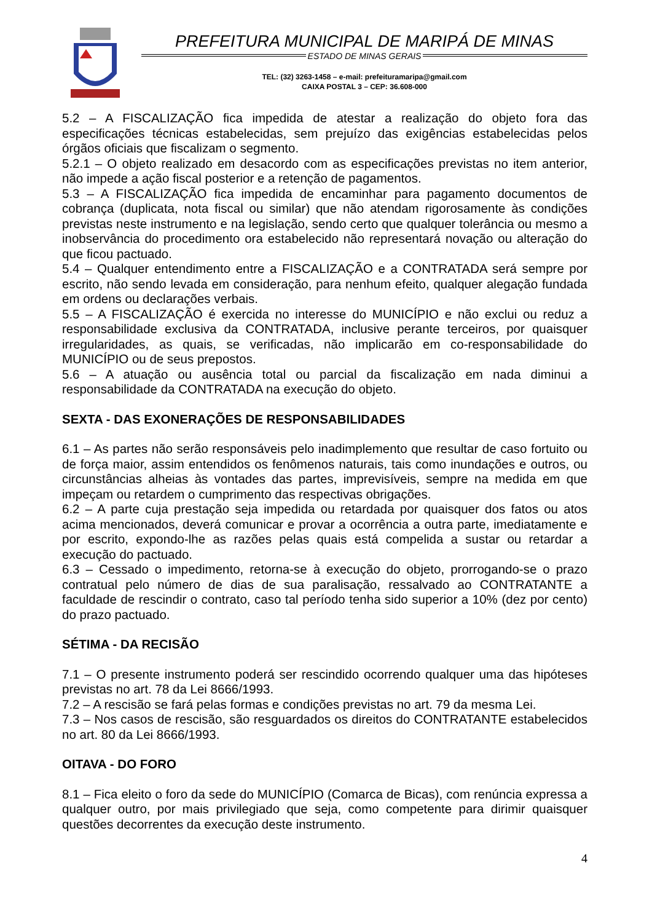PREFEITURA MUNICIPAL DE MARIPÁ DE MINAS
ESTADO DE MINAS GERAIS
TEL: (32) 3263-1458 – e-mail: prefeituramaripa@gmail.com
CAIXA POSTAL 3 – CEP: 36.608-000
5.2 – A FISCALIZAÇÃO fica impedida de atestar a realização do objeto fora das especificações técnicas estabelecidas, sem prejuízo das exigências estabelecidas pelos órgãos oficiais que fiscalizam o segmento.
5.2.1 – O objeto realizado em desacordo com as especificações previstas no item anterior, não impede a ação fiscal posterior e a retenção de pagamentos.
5.3 – A FISCALIZAÇÃO fica impedida de encaminhar para pagamento documentos de cobrança (duplicata, nota fiscal ou similar) que não atendam rigorosamente às condições previstas neste instrumento e na legislação, sendo certo que qualquer tolerância ou mesmo a inobservância do procedimento ora estabelecido não representará novação ou alteração do que ficou pactuado.
5.4 – Qualquer entendimento entre a FISCALIZAÇÃO e a CONTRATADA será sempre por escrito, não sendo levada em consideração, para nenhum efeito, qualquer alegação fundada em ordens ou declarações verbais.
5.5 – A FISCALIZAÇÃO é exercida no interesse do MUNICÍPIO e não exclui ou reduz a responsabilidade exclusiva da CONTRATADA, inclusive perante terceiros, por quaisquer irregularidades, as quais, se verificadas, não implicarão em co-responsabilidade do MUNICÍPIO ou de seus prepostos.
5.6 – A atuação ou ausência total ou parcial da fiscalização em nada diminui a responsabilidade da CONTRATADA na execução do objeto.
SEXTA - DAS EXONERAÇÕES DE RESPONSABILIDADES
6.1 – As partes não serão responsáveis pelo inadimplemento que resultar de caso fortuito ou de força maior, assim entendidos os fenômenos naturais, tais como inundações e outros, ou circunstâncias alheias às vontades das partes, imprevisíveis, sempre na medida em que impeçam ou retardem o cumprimento das respectivas obrigações.
6.2 – A parte cuja prestação seja impedida ou retardada por quaisquer dos fatos ou atos acima mencionados, deverá comunicar e provar a ocorrência a outra parte, imediatamente e por escrito, expondo-lhe as razões pelas quais está compelida a sustar ou retardar a execução do pactuado.
6.3 – Cessado o impedimento, retorna-se à execução do objeto, prorrogando-se o prazo contratual pelo número de dias de sua paralisação, ressalvado ao CONTRATANTE a faculdade de rescindir o contrato, caso tal período tenha sido superior a 10% (dez por cento) do prazo pactuado.
SÉTIMA - DA RECISÃO
7.1 – O presente instrumento poderá ser rescindido ocorrendo qualquer uma das hipóteses previstas no art. 78 da Lei 8666/1993.
7.2 – A rescisão se fará pelas formas e condições previstas no art. 79 da mesma Lei.
7.3 – Nos casos de rescisão, são resguardados os direitos do CONTRATANTE estabelecidos no art. 80 da Lei 8666/1993.
OITAVA - DO FORO
8.1 – Fica eleito o foro da sede do MUNICÍPIO (Comarca de Bicas), com renúncia expressa a qualquer outro, por mais privilegiado que seja, como competente para dirimir quaisquer questões decorrentes da execução deste instrumento.
4